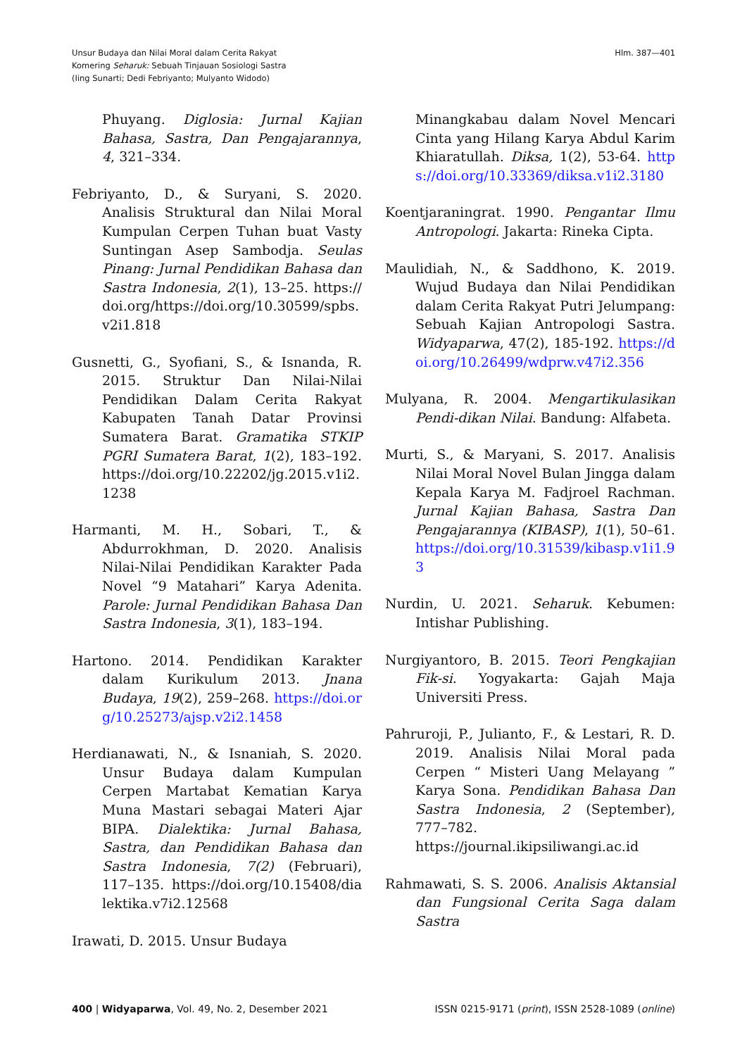Unsur Budaya dan Nilai Moral dalam Cerita Rakyat
Komering Seharuk: Sebuah Tinjauan Sosiologi Sastra
(Iing Sunarti; Dedi Febriyanto; Mulyanto Widodo)
Hlm. 387—401
Phuyang. Diglosia: Jurnal Kajian Bahasa, Sastra, Dan Pengajarannya, 4, 321–334.
Febriyanto, D., & Suryani, S. 2020. Analisis Struktural dan Nilai Moral Kumpulan Cerpen Tuhan buat Vasty Suntingan Asep Sambodja. Seulas Pinang: Jurnal Pendidikan Bahasa dan Sastra Indonesia, 2(1), 13–25. https://doi.org/https://doi.org/10.30599/spbs.v2i1.818
Gusnetti, G., Syofiani, S., & Isnanda, R. 2015. Struktur Dan Nilai-Nilai Pendidikan Dalam Cerita Rakyat Kabupaten Tanah Datar Provinsi Sumatera Barat. Gramatika STKIP PGRI Sumatera Barat, 1(2), 183–192. https://doi.org/10.22202/jg.2015.v1i2.1238
Harmanti, M. H., Sobari, T., & Abdurrokhman, D. 2020. Analisis Nilai-Nilai Pendidikan Karakter Pada Novel “9 Matahari” Karya Adenita. Parole: Jurnal Pendidikan Bahasa Dan Sastra Indonesia, 3(1), 183–194.
Hartono. 2014. Pendidikan Karakter dalam Kurikulum 2013. Jnana Budaya, 19(2), 259–268. https://doi.org/10.25273/ajsp.v2i2.1458
Herdianawati, N., & Isnaniah, S. 2020. Unsur Budaya dalam Kumpulan Cerpen Martabat Kematian Karya Muna Mastari sebagai Materi Ajar BIPA. Dialektika: Jurnal Bahasa, Sastra, dan Pendidikan Bahasa dan Sastra Indonesia, 7(2) (Februari), 117–135. https://doi.org/10.15408/dialektika.v7i2.12568
Irawati, D. 2015. Unsur Budaya
Minangkabau dalam Novel Mencari Cinta yang Hilang Karya Abdul Karim Khiaratullah. Diksa, 1(2), 53-64. https://doi.org/10.33369/diksa.v1i2.3180
Koentjaraningrat. 1990. Pengantar Ilmu Antropologi. Jakarta: Rineka Cipta.
Maulidiah, N., & Saddhono, K. 2019. Wujud Budaya dan Nilai Pendidikan dalam Cerita Rakyat Putri Jelumpang: Sebuah Kajian Antropologi Sastra. Widyaparwa, 47(2), 185-192. https://doi.org/10.26499/wdprw.v47i2.356
Mulyana, R. 2004. Mengartikulasikan Pendi-dikan Nilai. Bandung: Alfabeta.
Murti, S., & Maryani, S. 2017. Analisis Nilai Moral Novel Bulan Jingga dalam Kepala Karya M. Fadjroel Rachman. Jurnal Kajian Bahasa, Sastra Dan Pengajarannya (KIBASP), 1(1), 50–61. https://doi.org/10.31539/kibasp.v1i1.93
Nurdin, U. 2021. Seharuk. Kebumen: Intishar Publishing.
Nurgiyantoro, B. 2015. Teori Pengkajian Fik-si. Yogyakarta: Gajah Maja Universiti Press.
Pahruroji, P., Julianto, F., & Lestari, R. D. 2019. Analisis Nilai Moral pada Cerpen “ Misteri Uang Melayang ” Karya Sona. Pendidikan Bahasa Dan Sastra Indonesia, 2 (September), 777–782. https://journal.ikipsiliwangi.ac.id
Rahmawati, S. S. 2006. Analisis Aktansial dan Fungsional Cerita Saga dalam Sastra
400 | Widyaparwa, Vol. 49, No. 2, Desember 2021
ISSN 0215-9171 (print), ISSN 2528-1089 (online)